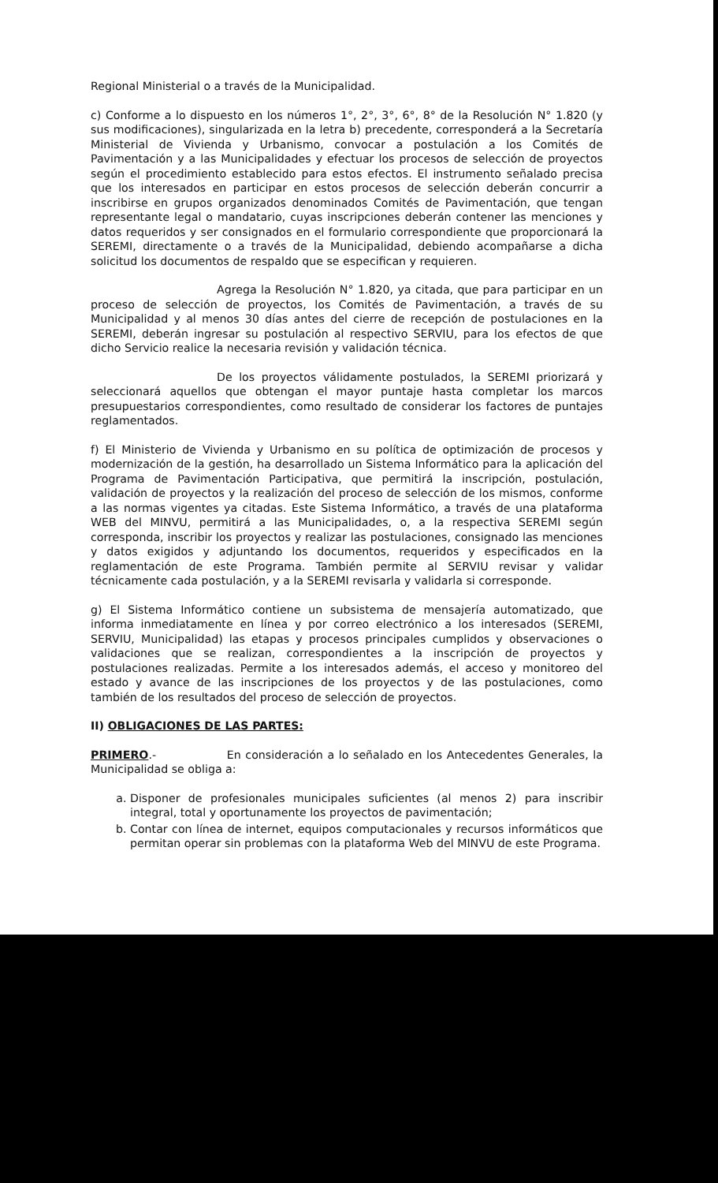Regional Ministerial o a través de la Municipalidad.
c) Conforme a lo dispuesto en los números 1°, 2°, 3°, 6°, 8° de la Resolución N° 1.820 (y sus modificaciones), singularizada en la letra b) precedente, corresponderá a la Secretaría Ministerial de Vivienda y Urbanismo, convocar a postulación a los Comités de Pavimentación y a las Municipalidades y efectuar los procesos de selección de proyectos según el procedimiento establecido para estos efectos. El instrumento señalado precisa que los interesados en participar en estos procesos de selección deberán concurrir a inscribirse en grupos organizados denominados Comités de Pavimentación, que tengan representante legal o mandatario, cuyas inscripciones deberán contener las menciones y datos requeridos y ser consignados en el formulario correspondiente que proporcionará la SEREMI, directamente o a través de la Municipalidad, debiendo acompañarse a dicha solicitud los documentos de respaldo que se especifican y requieren.
Agrega la Resolución N° 1.820, ya citada, que para participar en un proceso de selección de proyectos, los Comités de Pavimentación, a través de su Municipalidad y al menos 30 días antes del cierre de recepción de postulaciones en la SEREMI, deberán ingresar su postulación al respectivo SERVIU, para los efectos de que dicho Servicio realice la necesaria revisión y validación técnica.
De los proyectos válidamente postulados, la SEREMI priorizará y seleccionará aquellos que obtengan el mayor puntaje hasta completar los marcos presupuestarios correspondientes, como resultado de considerar los factores de puntajes reglamentados.
f) El Ministerio de Vivienda y Urbanismo en su política de optimización de procesos y modernización de la gestión, ha desarrollado un Sistema Informático para la aplicación del Programa de Pavimentación Participativa, que permitirá la inscripción, postulación, validación de proyectos y la realización del proceso de selección de los mismos, conforme a las normas vigentes ya citadas. Este Sistema Informático, a través de una plataforma WEB del MINVU, permitirá a las Municipalidades, o, a la respectiva SEREMI según corresponda, inscribir los proyectos y realizar las postulaciones, consignado las menciones y datos exigidos y adjuntando los documentos, requeridos y especificados en la reglamentación de este Programa. También permite al SERVIU revisar y validar técnicamente cada postulación, y a la SEREMI revisarla y validarla si corresponde.
g) El Sistema Informático contiene un subsistema de mensajería automatizado, que informa inmediatamente en línea y por correo electrónico a los interesados (SEREMI, SERVIU, Municipalidad) las etapas y procesos principales cumplidos y observaciones o validaciones que se realizan, correspondientes a la inscripción de proyectos y postulaciones realizadas. Permite a los interesados además, el acceso y monitoreo del estado y avance de las inscripciones de los proyectos y de las postulaciones, como también de los resultados del proceso de selección de proyectos.
II) OBLIGACIONES DE LAS PARTES:
PRIMERO.- En consideración a lo señalado en los Antecedentes Generales, la Municipalidad se obliga a:
a. Disponer de profesionales municipales suficientes (al menos 2) para inscribir integral, total y oportunamente los proyectos de pavimentación;
b. Contar con línea de internet, equipos computacionales y recursos informáticos que permitan operar sin problemas con la plataforma Web del MINVU de este Programa.